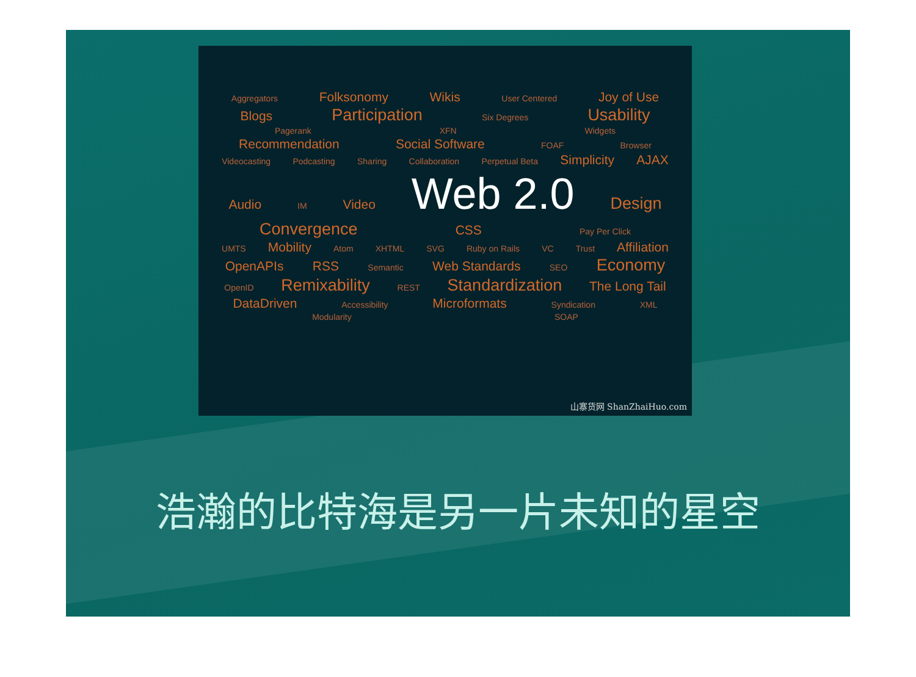Aggregators Folksonomy Wikis User Centered Joy of Use
Blogs Participation Six Degrees Usability
Pagerank XFN Widgets
Recommendation Social Software FOAF Browser
Videocasting Podcasting Sharing Collaboration Perpetual Beta Simplicity AJAX
Audio IM Video Web 2.0 Design
Convergence CSS Pay Per Click
UMTS Mobility Atom XHTML SVG Ruby on Rails VC Trust Affiliation
OpenAPIs RSS Semantic Web Standards SEO Economy
OpenID Remixability REST Standardization The Long Tail
DataDriven Accessibility Microformats Syndication XML
Modularity SOAP
山寨货网 ShanZhaiHuo.com
浩瀚的比特海是另一片未知的星空